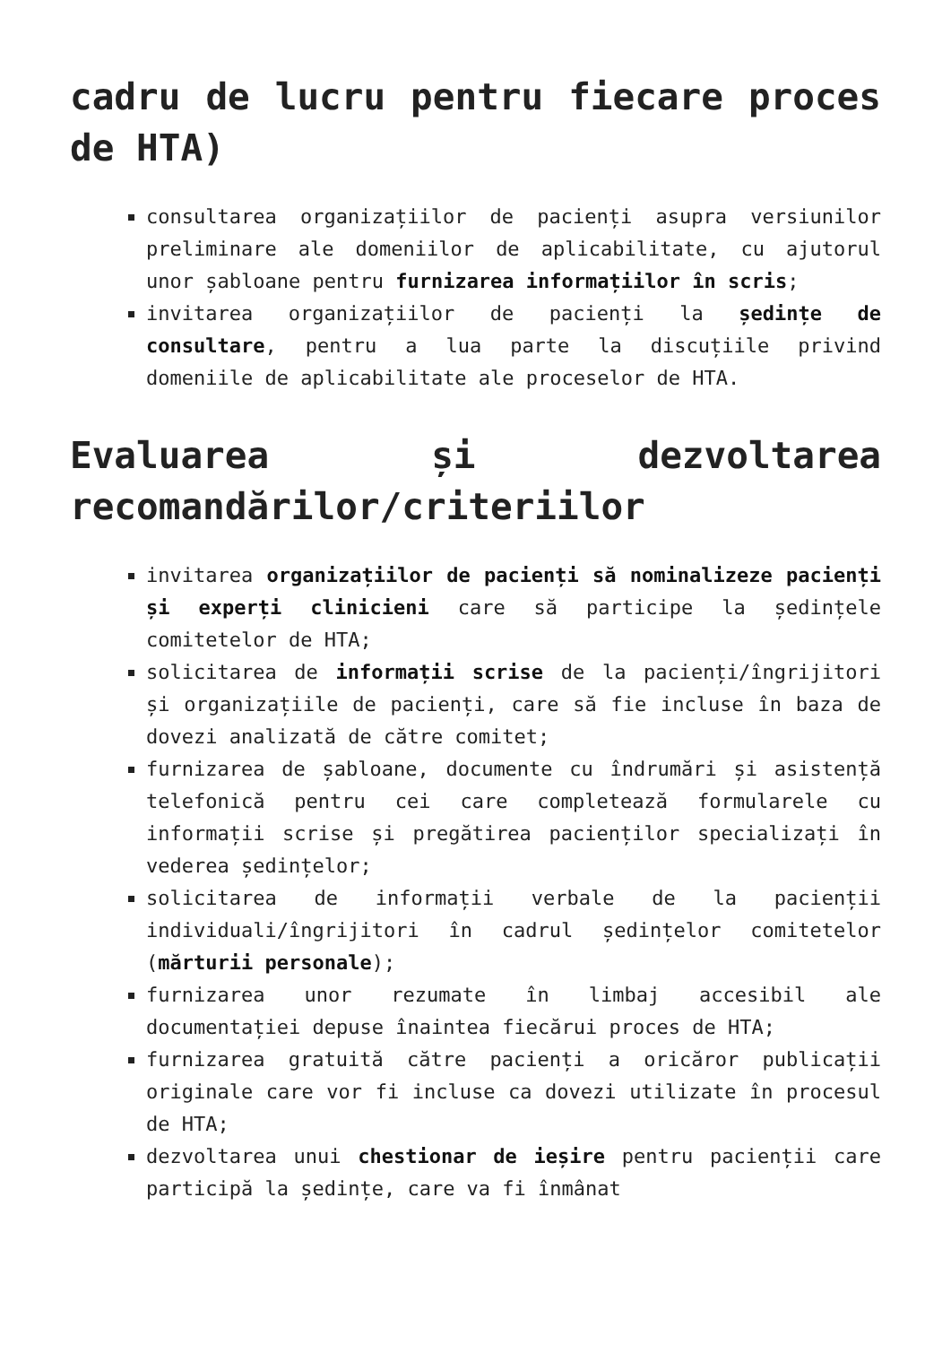cadru de lucru pentru fiecare proces de HTA)
consultarea organizațiilor de pacienți asupra versiunilor preliminare ale domeniilor de aplicabilitate, cu ajutorul unor șabloane pentru furnizarea informațiilor în scris;
invitarea organizațiilor de pacienți la ședințe de consultare, pentru a lua parte la discuțiile privind domeniile de aplicabilitate ale proceselor de HTA.
Evaluarea și dezvoltarea recomandărilor/criteriilor
invitarea organizațiilor de pacienți să nominalizeze pacienți și experți clinicieni care să participe la ședințele comitetelor de HTA;
solicitarea de informații scrise de la pacienți/îngrijitori și organizațiile de pacienți, care să fie incluse în baza de dovezi analizată de către comitet;
furnizarea de șabloane, documente cu îndrumări și asistență telefonică pentru cei care completează formularele cu informații scrise și pregătirea pacienților specializați în vederea ședințelor;
solicitarea de informații verbale de la pacienții individuali/îngrijitori în cadrul ședințelor comitetelor (mărturii personale);
furnizarea unor rezumate în limbaj accesibil ale documentației depuse înaintea fiecărui proces de HTA;
furnizarea gratuită către pacienți a oricăror publicații originale care vor fi incluse ca dovezi utilizate în procesul de HTA;
dezvoltarea unui chestionar de ieșire pentru pacienții care participă la ședințe, care va fi înmânat